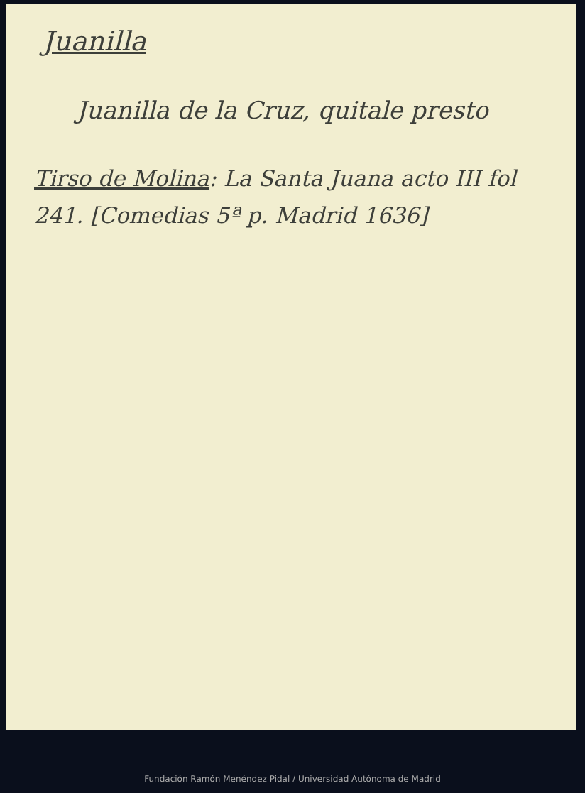Juanilla
Juanilla de la Cruz, quitale presto
Tirso de Molina: La Santa Juana acto III fol 241. [Comedias 5ª p. Madrid 1636]
Fundación Ramón Menéndez Pidal / Universidad Autónoma de Madrid